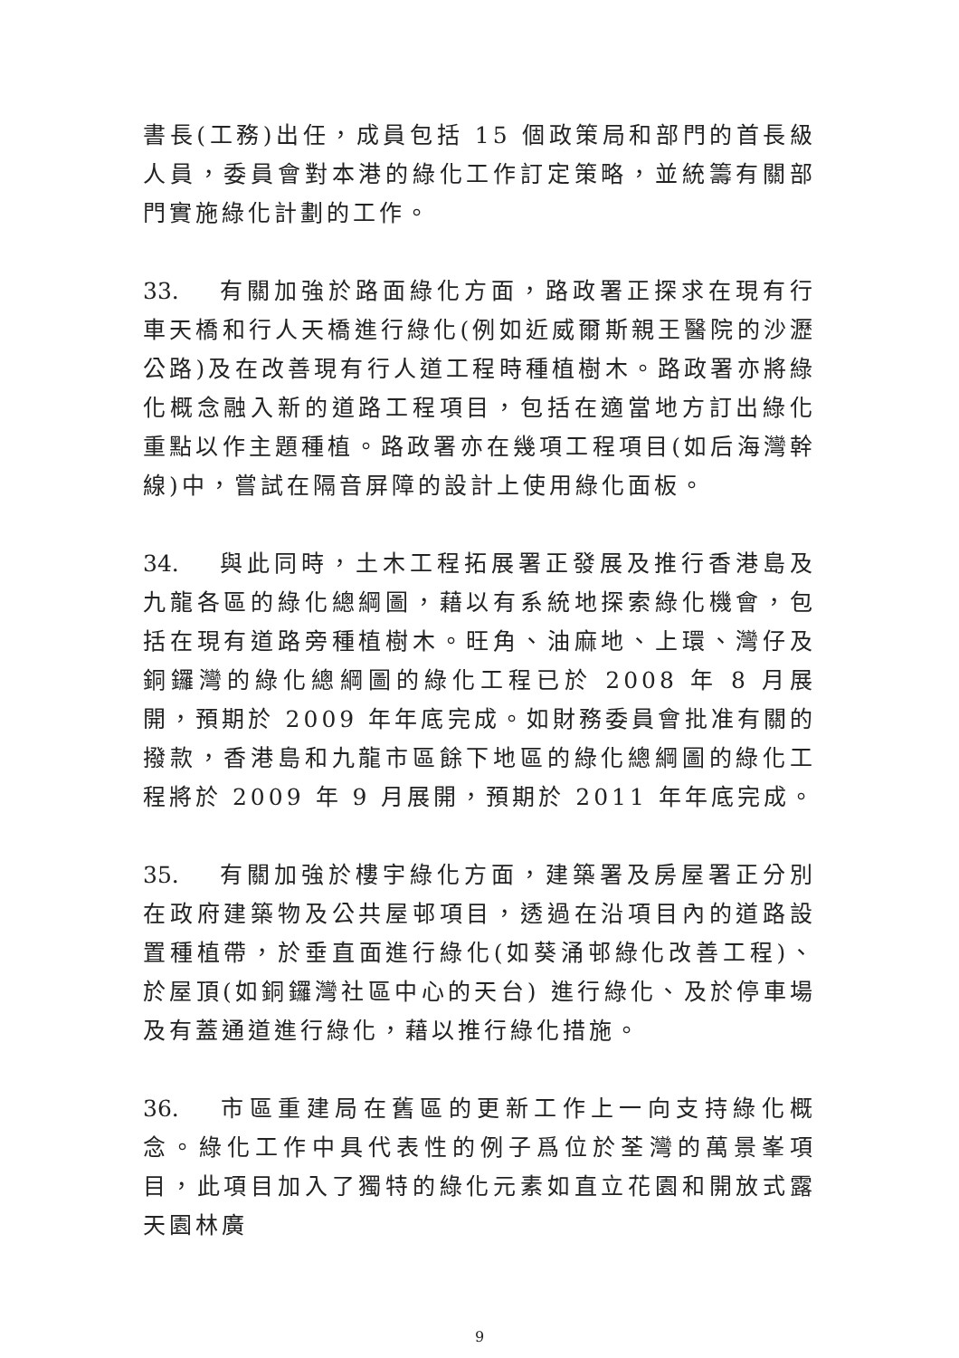書長(工務)出任，成員包括 15 個政策局和部門的首長級人員，委員會對本港的綠化工作訂定策略，並統籌有關部門實施綠化計劃的工作。
33. 有關加強於路面綠化方面，路政署正探求在現有行車天橋和行人天橋進行綠化(例如近威爾斯親王醫院的沙瀝公路)及在改善現有行人道工程時種植樹木。路政署亦將綠化概念融入新的道路工程項目，包括在適當地方訂出綠化重點以作主題種植。路政署亦在幾項工程項目(如后海灣幹線)中，嘗試在隔音屏障的設計上使用綠化面板。
34. 與此同時，土木工程拓展署正發展及推行香港島及九龍各區的綠化總綱圖，藉以有系統地探索綠化機會，包括在現有道路旁種植樹木。旺角、油麻地、上環、灣仔及銅鑼灣的綠化總綱圖的綠化工程已於 2008 年 8 月展開，預期於 2009 年年底完成。如財務委員會批准有關的撥款，香港島和九龍市區餘下地區的綠化總綱圖的綠化工程將於 2009 年 9 月展開，預期於 2011 年年底完成。
35. 有關加強於樓宇綠化方面，建築署及房屋署正分別在政府建築物及公共屋邨項目，透過在沿項目內的道路設置種植帶，於垂直面進行綠化(如葵涌邨綠化改善工程)、於屋頂(如銅鑼灣社區中心的天台) 進行綠化、及於停車場及有蓋通道進行綠化，藉以推行綠化措施。
36. 市區重建局在舊區的更新工作上一向支持綠化概念。綠化工作中具代表性的例子爲位於荃灣的萬景峯項目，此項目加入了獨特的綠化元素如直立花園和開放式露天園林廣
9